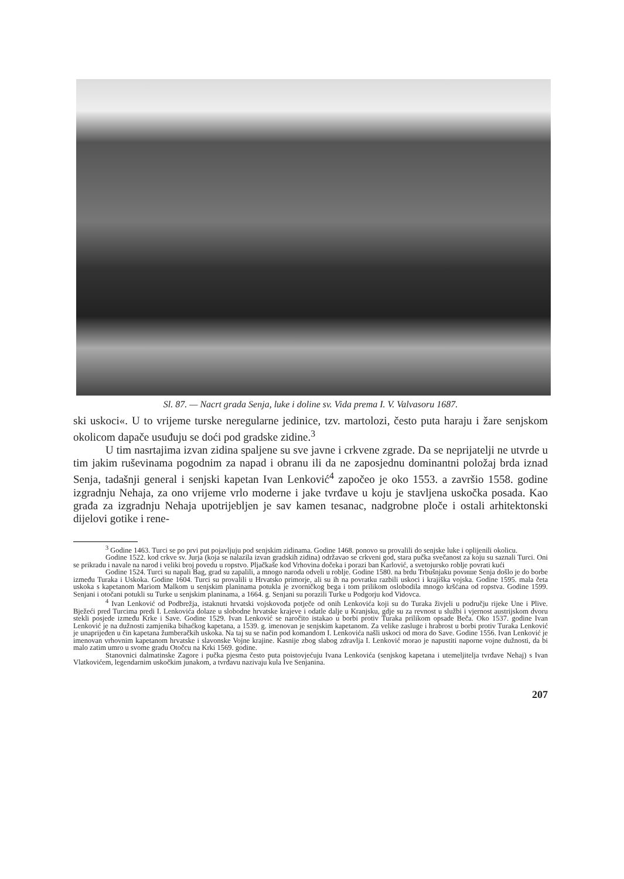Sl. 87. — Nacrt grada Senja, luke i doline sv. Vida prema I. V. Valvasoru 1687.
ski uskoci«. U to vrijeme turske neregularne jedinice, tzv. martolozi, često puta haraju i žare senjskom okolicom dapače usuđuju se doći pod gradske zidine.<sup>3</sup>
U tim nasrtajima izvan zidina spaljene su sve javne i crkvene zgrade. Da se neprijatelji ne utvrde u tim jakim ruševinama pogodnim za napad i obranu ili da ne zaposjednu dominantni položaj brda iznad Senja, tadašnji general i senjski kapetan Ivan Lenković<sup>4</sup> započeo je oko 1553. a završio 1558. godine izgradnju Nehaja, za ono vrijeme vrlo moderne i jake tvrđave u koju je stavljena uskočka posada. Kao građa za izgradnju Nehaja upotrijebljen je sav kamen tesanac, nadgrobne ploče i ostali arhitektonski dijelovi gotike i rene-
<sup>3</sup> Godine 1463. Turci se po prvi put pojavljuju pod senjskim zidinama. Godine 1468. ponovo su provalili do senjske luke i oplijenili okolicu.
Godine 1522. kod crkve sv. Jurja (koja se nalazila izvan gradskih zidina) održavao se crkveni god, stara pučka svečanost za koju su saznali Turci. Oni se prikradu i navale na narod i veliki broj povedu u ropstvo. Pljačkaše kod Vrhovina dočeka i porazi ban Karlović, a svetojursko roblje povrati kući
Godine 1524. Turci su napali Bag, grad su zapalili, a mnogo naroda odveli u roblje. Godine 1580. na brdu Trbušnjaku povише Senja došlo je do borbe između Turaka i Uskoka. Godine 1604. Turci su provalili u Hrvatsko primorje, ali su ih na povratku razbili uskoci i krajiška vojska. Godine 1595. mala četa uskoka s kapetanom Mariom Malkom u senjskim planinama potukla je zvorničkog bega i tom prilikom oslobodila mnogo kršćana od ropstva. Godine 1599. Senjani i otočani potukli su Turke u senjskim planinama, a 1664. g. Senjani su porazili Turke u Podgorju kod Vidovca.
<sup>4</sup> Ivan Lenković od Podbrežja, istaknuti hrvatski vojskovođa potječe od onih Lenkovića koji su do Turaka živjeli u području rijeke Une i Plive. Bježeći pred Turcima predi I. Lenkovića dolaze u slobodne hrvatske krajeve i odatle dalje u Kranjsku, gdje su za revnost u službi i vjernost austrijskom dvoru stekli posjede između Krke i Save. Godine 1529. Ivan Lenković se naročito istakao u borbi protiv Turaka prilikom opsade Beča. Oko 1537. godine Ivan Lenković je na dužnosti zamjenika bihaćkog kapetana, a 1539. g. imenovan je senjskim kapetanom. Za velike zasluge i hrabrost u borbi protiv Turaka Lenković je unaprijeđen u čin kapetana žumberačkih uskoka. Na taj su se način pod komandom I. Lenkovića našli uskoci od mora do Save. Godine 1556. Ivan Lenković je imenovan vrhovnim kapetanom hrvatske i slavonske Vojne krajine. Kasnije zbog slabog zdravlja I. Lenković morao je napustiti naporne vojne dužnosti, da bi malo zatim umro u svome gradu Otočcu na Krki 1569. godine.
Stanovnici dalmatinske Zagore i pučka pjesma često puta poistovjećuju Ivana Lenkovića (senjskog kapetana i utemeljitelja tvrđave Nehaj) s Ivan Vlatkovićem, legendarnim uskočkim junakom, a tvrđavu nazivaju kula Ive Senjanina.
207